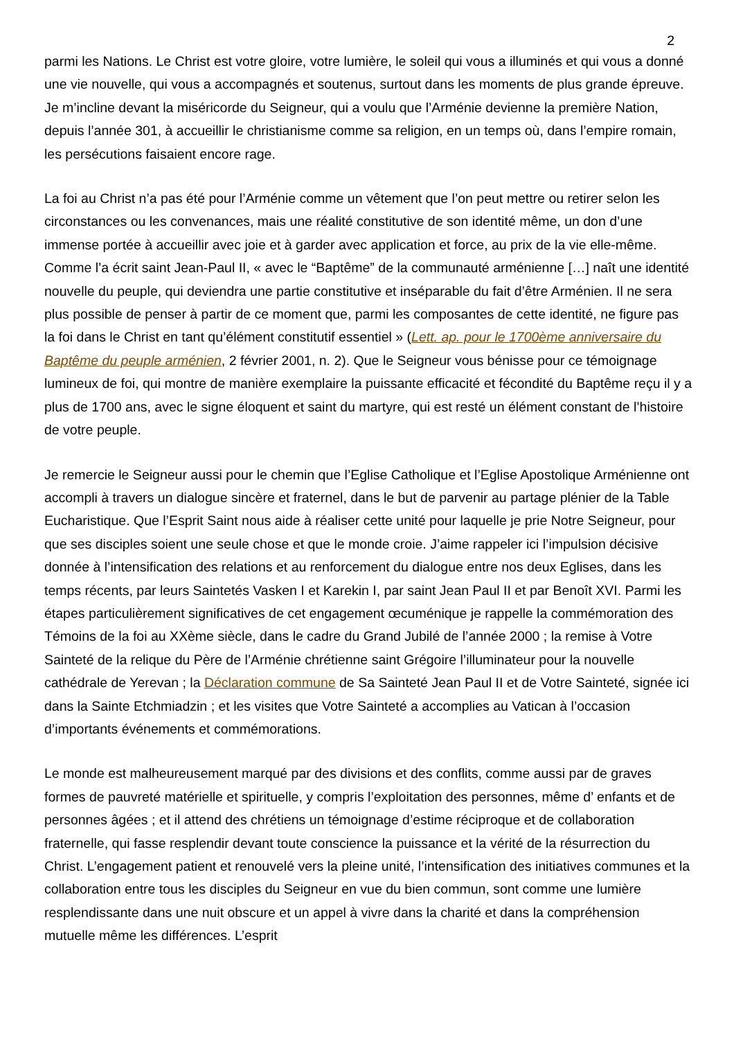2
parmi les Nations. Le Christ est votre gloire, votre lumière, le soleil qui vous a illuminés et qui vous a donné une vie nouvelle, qui vous a accompagnés et soutenus, surtout dans les moments de plus grande épreuve. Je m’incline devant la miséricorde du Seigneur, qui a voulu que l’Arménie devienne la première Nation, depuis l’année 301, à accueillir le christianisme comme sa religion, en un temps où, dans l’empire romain, les persécutions faisaient encore rage.
La foi au Christ n’a pas été pour l’Arménie comme un vêtement que l’on peut mettre ou retirer selon les circonstances ou les convenances, mais une réalité constitutive de son identité même, un don d’une immense portée à accueillir avec joie et à garder avec application et force, au prix de la vie elle-même. Comme l’a écrit saint Jean-Paul II, « avec le “Baptême” de la communauté arménienne […] naît une identité nouvelle du peuple, qui deviendra une partie constitutive et inséparable du fait d’être Arménien. Il ne sera plus possible de penser à partir de ce moment que, parmi les composantes de cette identité, ne figure pas la foi dans le Christ en tant qu’élément constitutif essentiel » (Lett. ap. pour le 1700ème anniversaire du Baptême du peuple arménien, 2 février 2001, n. 2). Que le Seigneur vous bénisse pour ce témoignage lumineux de foi, qui montre de manière exemplaire la puissante efficacité et fécondité du Baptême reçu il y a plus de 1700 ans, avec le signe éloquent et saint du martyre, qui est resté un élément constant de l’histoire de votre peuple.
Je remercie le Seigneur aussi pour le chemin que l’Eglise Catholique et l’Eglise Apostolique Arménienne ont accompli à travers un dialogue sincère et fraternel, dans le but de parvenir au partage plénier de la Table Eucharistique. Que l’Esprit Saint nous aide à réaliser cette unité pour laquelle je prie Notre Seigneur, pour que ses disciples soient une seule chose et que le monde croie. J’aime rappeler ici l’impulsion décisive donnée à l’intensification des relations et au renforcement du dialogue entre nos deux Eglises, dans les temps récents, par leurs Saintetés Vasken I et Karekin I, par saint Jean Paul II et par Benoît XVI. Parmi les étapes particulièrement significatives de cet engagement œcuménique je rappelle la commémoration des Témoins de la foi au XXème siècle, dans le cadre du Grand Jubilé de l’année 2000 ; la remise à Votre Sainteté de la relique du Père de l’Arménie chrétienne saint Grégoire l’illuminateur pour la nouvelle cathédrale de Yerevan ; la Déclaration commune de Sa Sainteté Jean Paul II et de Votre Sainteté, signée ici dans la Sainte Etchmiadzin ; et les visites que Votre Sainteté a accomplies au Vatican à l’occasion d’importants événements et commémorations.
Le monde est malheureusement marqué par des divisions et des conflits, comme aussi par de graves formes de pauvreté matérielle et spirituelle, y compris l’exploitation des personnes, même d’ enfants et de personnes âgées ; et il attend des chrétiens un témoignage d’estime réciproque et de collaboration fraternelle, qui fasse resplendir devant toute conscience la puissance et la vérité de la résurrection du Christ. L’engagement patient et renouvelé vers la pleine unité, l’intensification des initiatives communes et la collaboration entre tous les disciples du Seigneur en vue du bien commun, sont comme une lumière resplendissante dans une nuit obscure et un appel à vivre dans la charité et dans la compréhension mutuelle même les différences. L’esprit